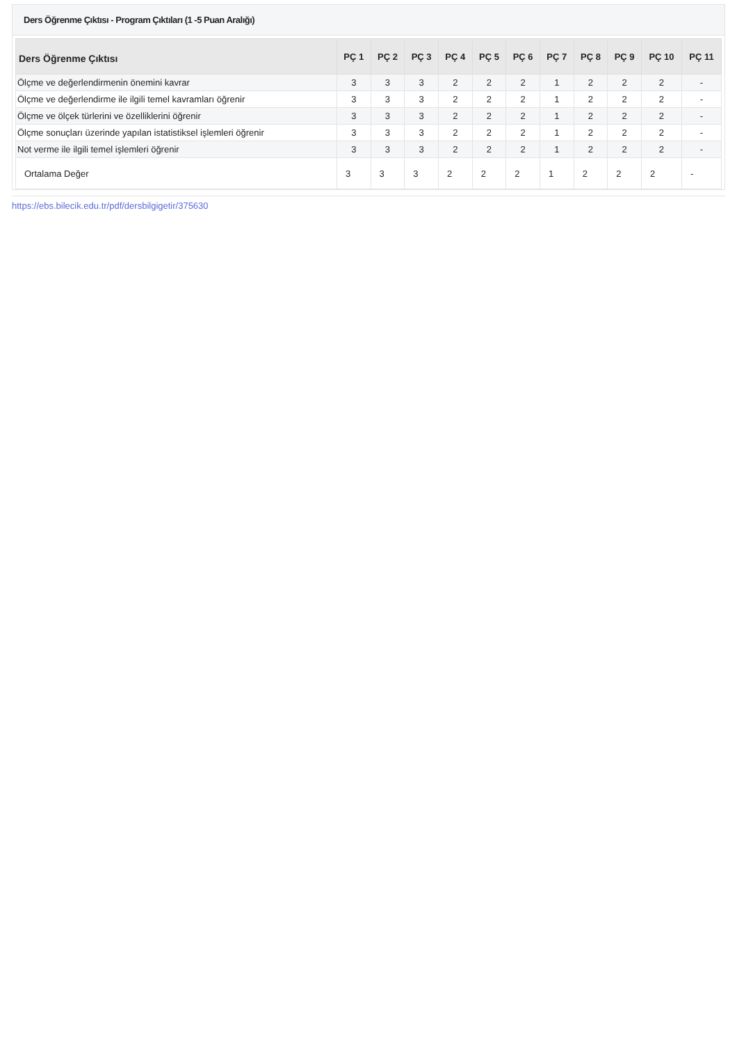Ders Öğrenme Çıktısı - Program Çıktıları (1 -5 Puan Aralığı)
| Ders Öğrenme Çıktısı | PÇ 1 | PÇ 2 | PÇ 3 | PÇ 4 | PÇ 5 | PÇ 6 | PÇ 7 | PÇ 8 | PÇ 9 | PÇ 10 | PÇ 11 |
| --- | --- | --- | --- | --- | --- | --- | --- | --- | --- | --- | --- |
| Ölçme ve değerlendirmenin önemini kavrar | 3 | 3 | 3 | 2 | 2 | 2 | 1 | 2 | 2 | 2 | - |
| Ölçme ve değerlendirme ile ilgili temel kavramları öğrenir | 3 | 3 | 3 | 2 | 2 | 2 | 1 | 2 | 2 | 2 | - |
| Ölçme ve ölçek türlerini ve özelliklerini öğrenir | 3 | 3 | 3 | 2 | 2 | 2 | 1 | 2 | 2 | 2 | - |
| Ölçme sonuçları üzerinde yapılan istatistiksel işlemleri öğrenir | 3 | 3 | 3 | 2 | 2 | 2 | 1 | 2 | 2 | 2 | - |
| Not verme ile ilgili temel işlemleri öğrenir | 3 | 3 | 3 | 2 | 2 | 2 | 1 | 2 | 2 | 2 | - |
| Ortalama Değer | 3 | 3 | 3 | 2 | 2 | 2 | 1 | 2 | 2 | 2 | - |
https://ebs.bilecik.edu.tr/pdf/dersbilgigetir/375630